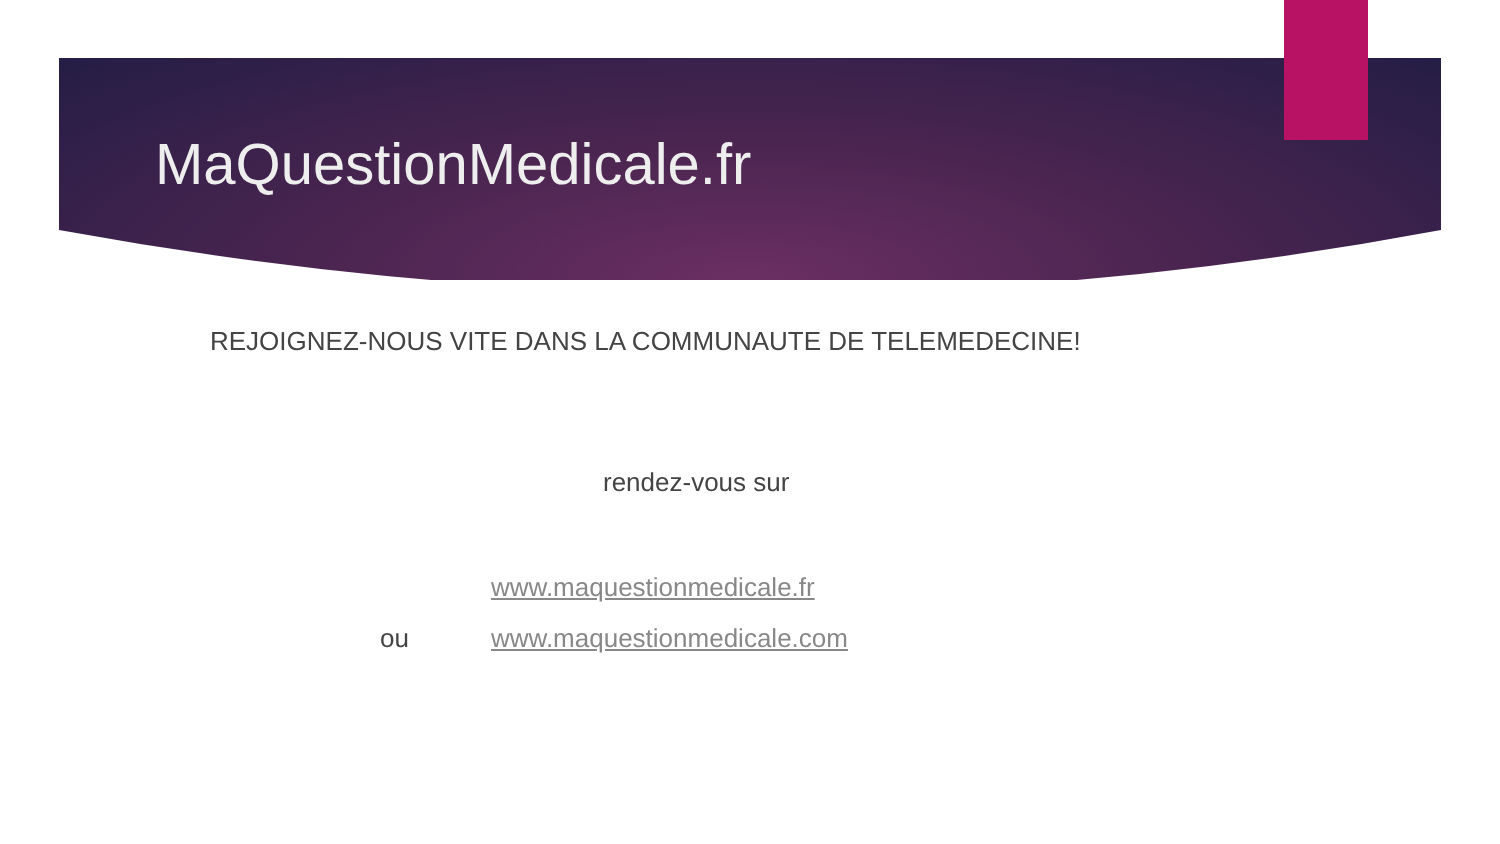MaQuestionMedicale.fr
REJOIGNEZ-NOUS VITE DANS LA COMMUNAUTE DE TELEMEDECINE!
rendez-vous sur
www.maquestionmedicale.fr
ou www.maquestionmedicale.com